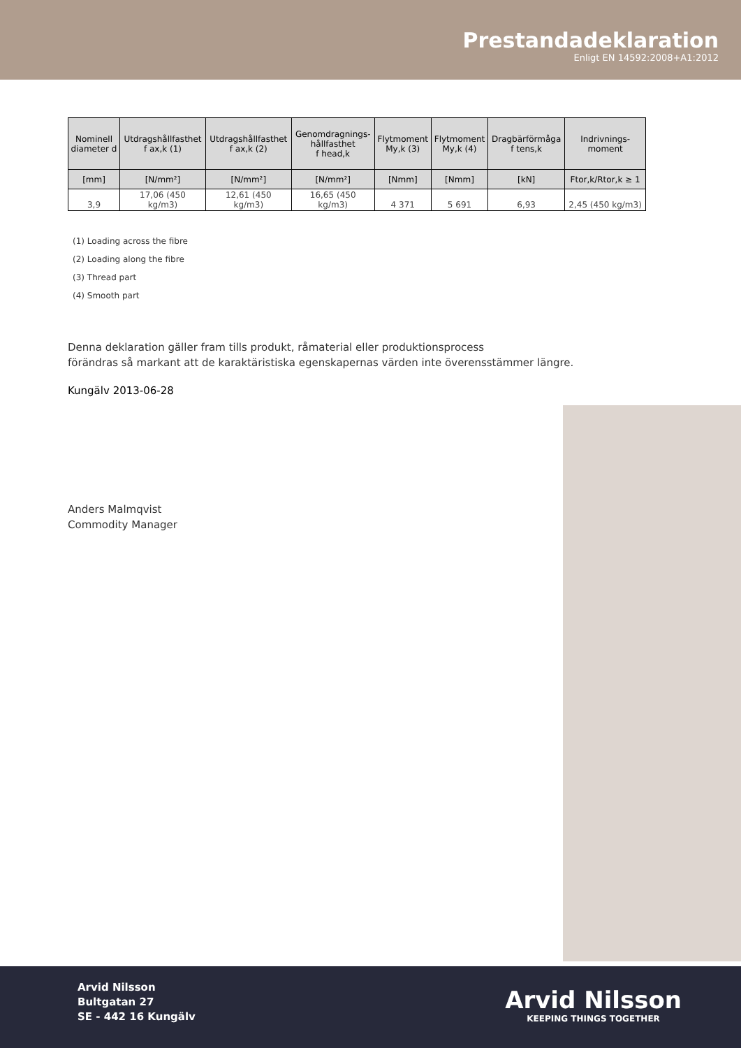Prestandadeklaration
Enligt EN 14592:2008+A1:2012
| Nominell diameter d | Utdragshållfasthet f ax,k (1) | Utdragshållfasthet f ax,k (2) | Genomdragnings- hållfasthet f head,k | Flytmoment My,k (3) | Flytmoment My,k (4) | Dragbärförmåga f tens,k | Indrivnings- moment |
| --- | --- | --- | --- | --- | --- | --- | --- |
| [mm] | [N/mm²] | [N/mm²] | [N/mm²] | [Nmm] | [Nmm] | [kN] | Ftor,k/Rtor,k ≥ 1 |
| 3,9 | 17,06 (450 kg/m3) | 12,61 (450 kg/m3) | 16,65 (450 kg/m3) | 4 371 | 5 691 | 6,93 | 2,45 (450 kg/m3) |
(1) Loading across the fibre
(2) Loading along the fibre
(3) Thread part
(4) Smooth part
Denna deklaration gäller fram tills produkt, råmaterial eller produktionsprocess
förändras så markant att de karaktäristiska egenskapernas värden inte överensstämmer längre.
Kungälv 2013-06-28
Anders Malmqvist
Commodity Manager
Arvid Nilsson
Bultgatan 27
SE - 442 16 Kungälv
Arvid Nilsson
KEEPING THINGS TOGETHER